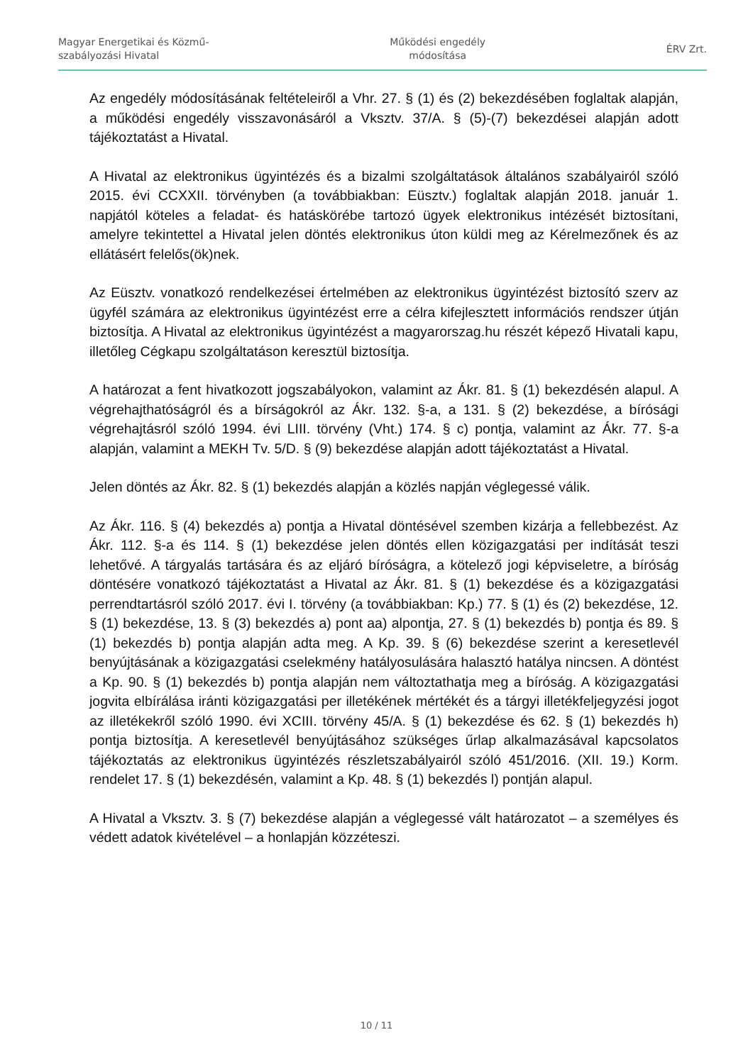Magyar Energetikai és Közmű-
szabályozási Hivatal
Működési engedély
módosítása
ÉRV Zrt.
Az engedély módosításának feltételeiről a Vhr. 27. § (1) és (2) bekezdésében foglaltak alapján, a működési engedély visszavonásáról a Vksztv. 37/A. § (5)-(7) bekezdései alapján adott tájékoztatást a Hivatal.
A Hivatal az elektronikus ügyintézés és a bizalmi szolgáltatások általános szabályairól szóló 2015. évi CCXXII. törvényben (a továbbiakban: Eüsztv.) foglaltak alapján 2018. január 1. napjától köteles a feladat- és hatáskörébe tartozó ügyek elektronikus intézését biztosítani, amelyre tekintettel a Hivatal jelen döntés elektronikus úton küldi meg az Kérelmezőnek és az ellátásért felelős(ök)nek.
Az Eüsztv. vonatkozó rendelkezései értelmében az elektronikus ügyintézést biztosító szerv az ügyfél számára az elektronikus ügyintézést erre a célra kifejlesztett információs rendszer útján biztosítja. A Hivatal az elektronikus ügyintézést a magyarorszag.hu részét képező Hivatali kapu, illetőleg Cégkapu szolgáltatáson keresztül biztosítja.
A határozat a fent hivatkozott jogszabályokon, valamint az Ákr. 81. § (1) bekezdésén alapul. A végrehajthatóságról és a bírságokról az Ákr. 132. §-a, a 131. § (2) bekezdése, a bírósági végrehajtásról szóló 1994. évi LIII. törvény (Vht.) 174. § c) pontja, valamint az Ákr. 77. §-a alapján, valamint a MEKH Tv. 5/D. § (9) bekezdése alapján adott tájékoztatást a Hivatal.
Jelen döntés az Ákr. 82. § (1) bekezdés alapján a közlés napján véglegessé válik.
Az Ákr. 116. § (4) bekezdés a) pontja a Hivatal döntésével szemben kizárja a fellebbezést. Az Ákr. 112. §-a és 114. § (1) bekezdése jelen döntés ellen közigazgatási per indítását teszi lehetővé. A tárgyalás tartására és az eljáró bíróságra, a kötelező jogi képviseletre, a bíróság döntésére vonatkozó tájékoztatást a Hivatal az Ákr. 81. § (1) bekezdése és a közigazgatási perrendtartásról szóló 2017. évi I. törvény (a továbbiakban: Kp.) 77. § (1) és (2) bekezdése, 12. § (1) bekezdése, 13. § (3) bekezdés a) pont aa) alpontja, 27. § (1) bekezdés b) pontja és 89. § (1) bekezdés b) pontja alapján adta meg. A Kp. 39. § (6) bekezdése szerint a keresetlevél benyújtásának a közigazgatási cselekmény hatályosulására halasztó hatálya nincsen. A döntést a Kp. 90. § (1) bekezdés b) pontja alapján nem változtathatja meg a bíróság. A közigazgatási jogvita elbírálása iránti közigazgatási per illetékének mértékét és a tárgyi illetékfeljegyzési jogot az illetékekről szóló 1990. évi XCIII. törvény 45/A. § (1) bekezdése és 62. § (1) bekezdés h) pontja biztosítja. A keresetlevél benyújtásához szükséges űrlap alkalmazásával kapcsolatos tájékoztatás az elektronikus ügyintézés részletszabályairól szóló 451/2016. (XII. 19.) Korm. rendelet 17. § (1) bekezdésén, valamint a Kp. 48. § (1) bekezdés l) pontján alapul.
A Hivatal a Vksztv. 3. § (7) bekezdése alapján a véglegessé vált határozatot – a személyes és védett adatok kivételével – a honlapján közzéteszi.
10 / 11